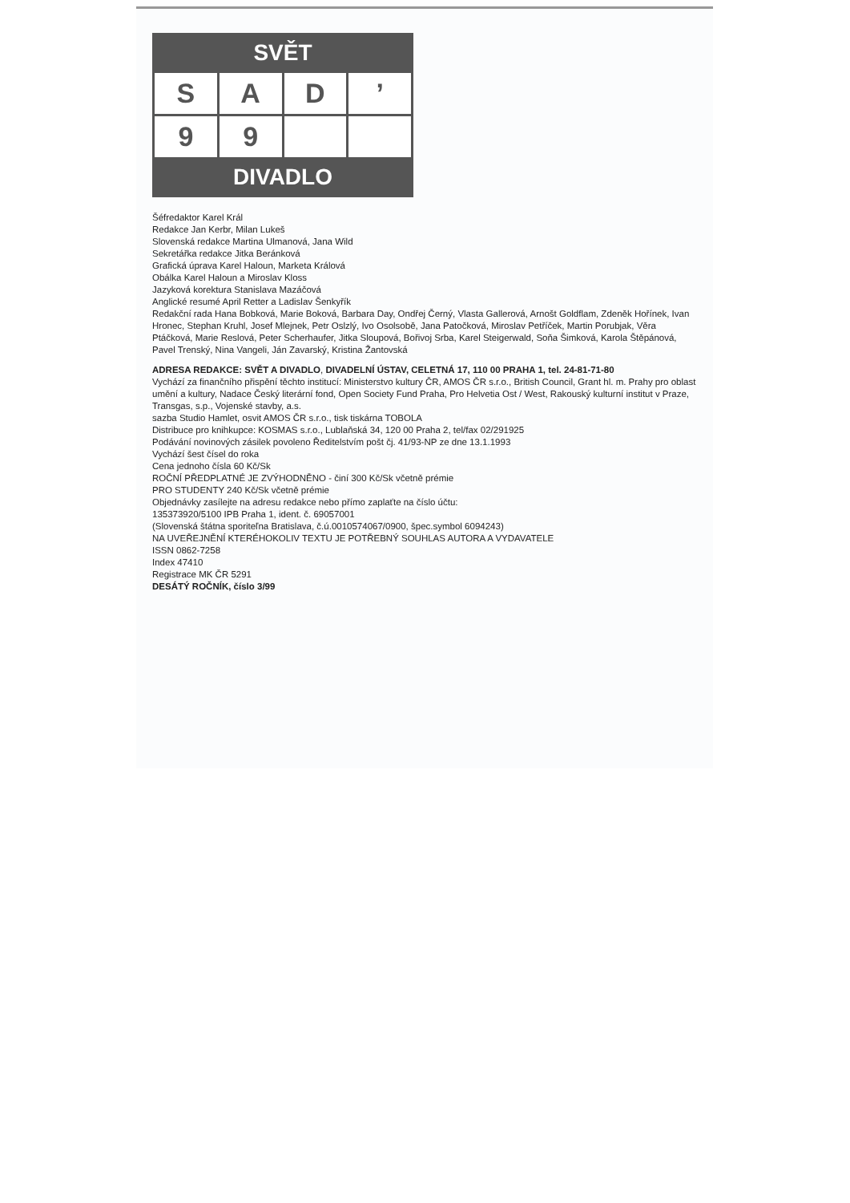SVĚT
S
A
D
’
9
9
DIVADLO
Šéfredaktor Karel Král
Redakce Jan Kerbr, Milan Lukeš
Slovenská redakce Martina Ulmanová, Jana Wild
Sekretářka redakce Jitka Beránková
Grafická úprava Karel Haloun, Marketa Králová
Obálka Karel Haloun a Miroslav Kloss
Jazyková korektura Stanislava Mazáčová
Anglické resumé April Retter a Ladislav Šenkyřík
Redakční rada Hana Bobková, Marie Boková, Barbara Day, Ondřej Černý, Vlasta Gallerová, Arnošt Goldflam, Zdeněk Hořínek, Ivan Hronec, Stephan Kruhl, Josef Mlejnek, Petr Oslzlý, Ivo Osolsobě, Jana Patočková, Miroslav Petříček, Martin Porubjak, Věra Ptáčková, Marie Reslová, Peter Scherhaufer, Jitka Sloupová, Bořivoj Srba, Karel Steigerwald, Soňa Šimková, Karola Štěpánová, Pavel Trenský, Nina Vangeli, Ján Zavarský, Kristina Žantovská
ADRESA REDAKCE: SVĚT A DIVADLO, DIVADELNÍ ÚSTAV, CELETNÁ 17, 110 00 PRAHA 1, tel. 24-81-71-80
Vychází za finančního přispění těchto institucí: Ministerstvo kultury ČR, AMOS ČR s.r.o., British Council, Grant hl. m. Prahy pro oblast umění a kultury, Nadace Český literární fond, Open Society Fund Praha, Pro Helvetia Ost / West, Rakouský kulturní institut v Praze, Transgas, s.p., Vojenské stavby, a.s.
sazba Studio Hamlet, osvit AMOS ČR s.r.o., tisk tiskárna TOBOLA
Distribuce pro knihkupce: KOSMAS s.r.o., Lublaňská 34, 120 00 Praha 2, tel/fax 02/291925
Podávání novinových zásilek povoleno Ředitelstvím pošt čj. 41/93-NP ze dne 13.1.1993
Vychází šest čísel do roka
Cena jednoho čísla 60 Kč/Sk
ROČNÍ PŘEDPLATNÉ JE ZVÝHODNĚNO - činí 300 Kč/Sk včetně prémie
PRO STUDENTY 240 Kč/Sk včetně prémie
Objednávky zasílejte na adresu redakce nebo přímo zaplaťte na číslo účtu:
135373920/5100 IPB Praha 1, ident. č. 69057001
(Slovenská štátna sporiteľna Bratislava, č.ú.0010574067/0900, špec.symbol 6094243)
NA UVEŘEJNĚNÍ KTERÉHOKOLIV TEXTU JE POTŘEBNÝ SOUHLAS AUTORA A VYDAVATELE
ISSN 0862-7258
Index 47410
Registrace MK ČR 5291
DESÁTÝ ROČNÍK, číslo 3/99